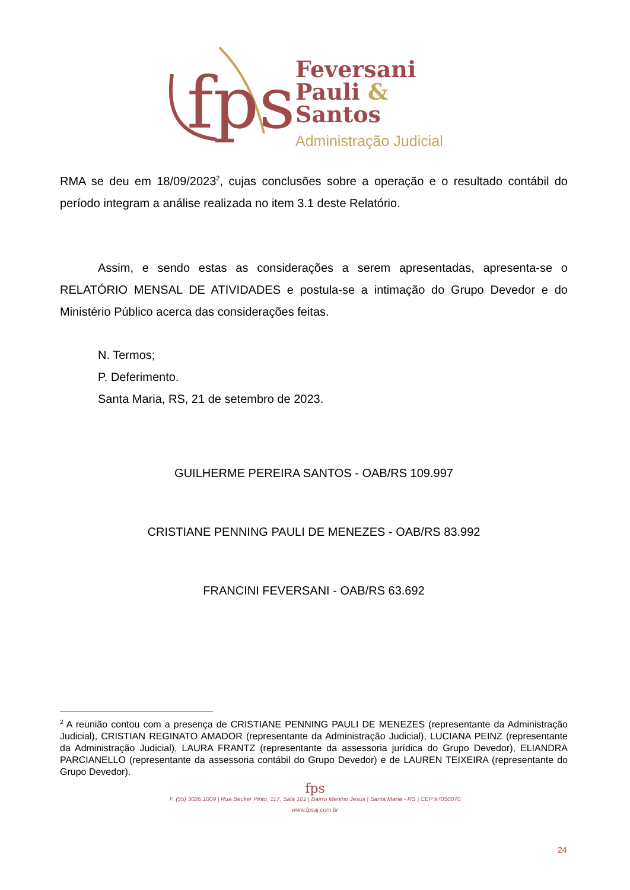fps
Feversani
Pauli &
Santos
Administração Judicial
RMA se deu em 18/09/2023<sup>2</sup>, cujas conclusões sobre a operação e o resultado contábil do período integram a análise realizada no item 3.1 deste Relatório.
Assim, e sendo estas as considerações a serem apresentadas, apresenta-se o RELATÓRIO MENSAL DE ATIVIDADES e postula-se a intimação do Grupo Devedor e do Ministério Público acerca das considerações feitas.
N. Termos;
P. Deferimento.
Santa Maria, RS, 21 de setembro de 2023.
GUILHERME PEREIRA SANTOS - OAB/RS 109.997
CRISTIANE PENNING PAULI DE MENEZES - OAB/RS 83.992
FRANCINI FEVERSANI - OAB/RS 63.692
<sup>2</sup> A reunião contou com a presença de CRISTIANE PENNING PAULI DE MENEZES (representante da Administração Judicial), CRISTIAN REGINATO AMADOR (representante da Administração Judicial), LUCIANA PEINZ (representante da Administração Judicial), LAURA FRANTZ (representante da assessoria jurídica do Grupo Devedor), ELIANDRA PARCIANELLO (representante da assessoria contábil do Grupo Devedor) e de LAUREN TEIXEIRA (representante do Grupo Devedor).
fps
F. (55) 3026.1009 | Rua Becker Pinto, 117, Sala 101 | Bairro Menino Jesus | Santa Maria - RS | CEP 97050070
www.fpsaj.com.br
24